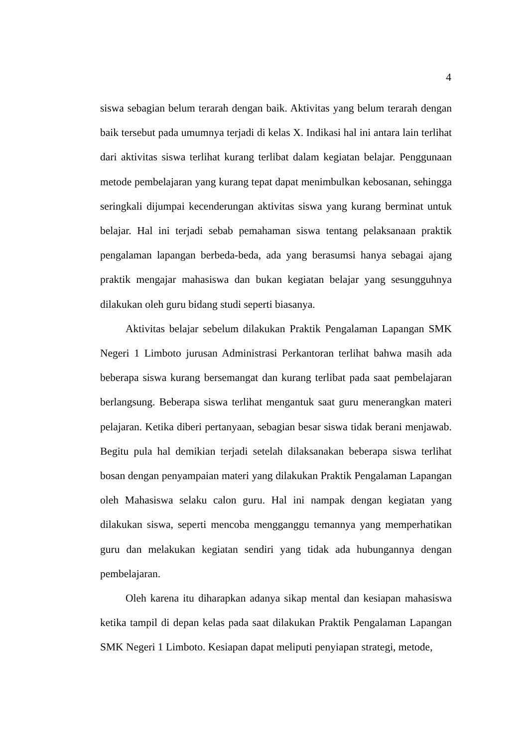4
siswa sebagian belum terarah dengan baik. Aktivitas yang belum terarah dengan baik tersebut pada umumnya terjadi di kelas X. Indikasi hal ini antara lain terlihat dari aktivitas siswa terlihat kurang terlibat dalam kegiatan belajar. Penggunaan metode pembelajaran yang kurang tepat dapat menimbulkan kebosanan, sehingga seringkali dijumpai kecenderungan aktivitas siswa yang kurang berminat untuk belajar. Hal ini terjadi sebab pemahaman siswa tentang pelaksanaan praktik pengalaman lapangan berbeda-beda, ada yang berasumsi hanya sebagai ajang praktik mengajar mahasiswa dan bukan kegiatan belajar yang sesungguhnya dilakukan oleh guru bidang studi seperti biasanya.
Aktivitas belajar sebelum dilakukan Praktik Pengalaman Lapangan SMK Negeri 1 Limboto jurusan Administrasi Perkantoran terlihat bahwa masih ada beberapa siswa kurang bersemangat dan kurang terlibat pada saat pembelajaran berlangsung. Beberapa siswa terlihat mengantuk saat guru menerangkan materi pelajaran. Ketika diberi pertanyaan, sebagian besar siswa tidak berani menjawab. Begitu pula hal demikian terjadi setelah dilaksanakan beberapa siswa terlihat bosan dengan penyampaian materi yang dilakukan Praktik Pengalaman Lapangan oleh Mahasiswa selaku calon guru. Hal ini nampak dengan kegiatan yang dilakukan siswa, seperti mencoba mengganggu temannya yang memperhatikan guru dan melakukan kegiatan sendiri yang tidak ada hubungannya dengan pembelajaran.
Oleh karena itu diharapkan adanya sikap mental dan kesiapan mahasiswa ketika tampil di depan kelas pada saat dilakukan Praktik Pengalaman Lapangan SMK Negeri 1 Limboto. Kesiapan dapat meliputi penyiapan strategi, metode,